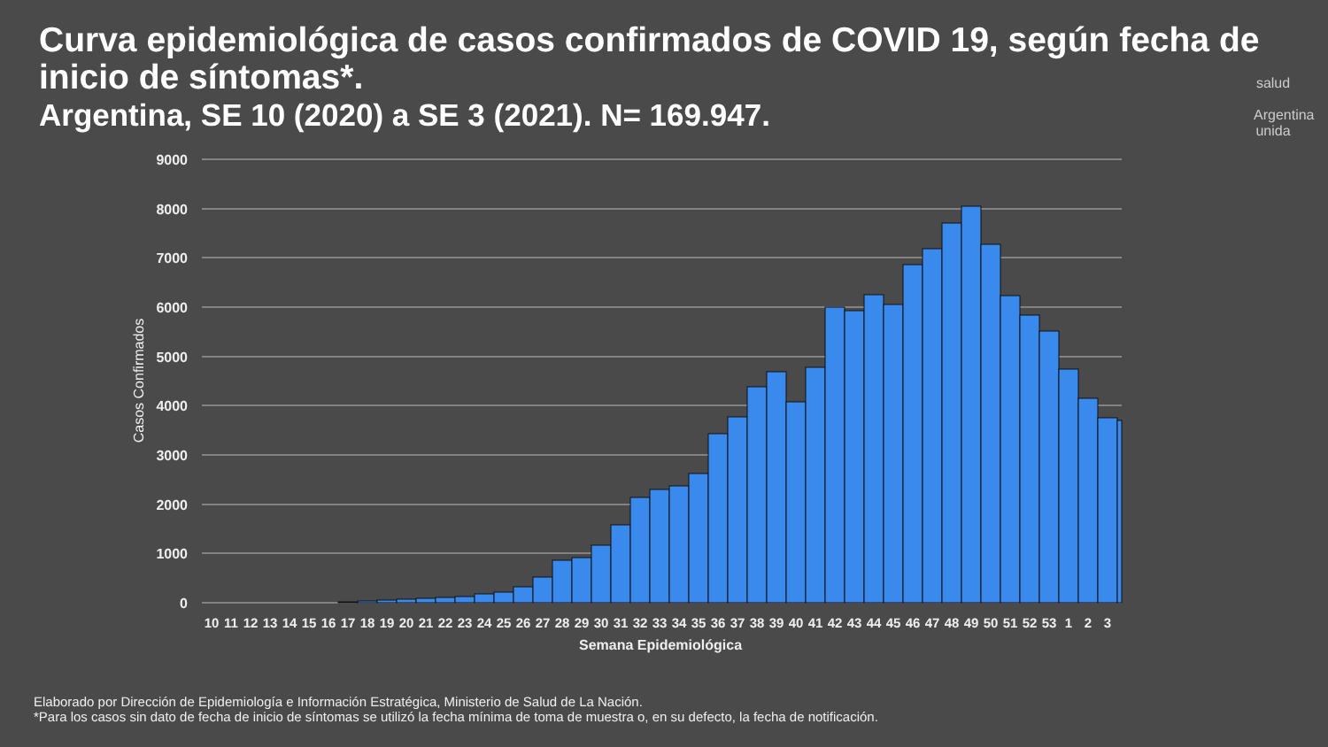Curva epidemiológica de casos confirmados de COVID 19, según fecha de inicio de síntomas*.
Argentina, SE 10 (2020) a SE 3 (2021). N= 169.947.
salud
Argentina unida
9000
8000
7000
6000
5000
4000
3000
2000
1000
0
Casos Confirmados
10
11
12
13
14
15
16
17
18
19
20
21
22
23
24
25
26
27
28
29
30
31
32
33
34
35
36
37
38
39
40
41
42
43
44
45
46
47
48
49
50
51
52
53
1
2
3
Semana Epidemiológica
Elaborado por Dirección de Epidemiología e Información Estratégica, Ministerio de Salud de La Nación.
*Para los casos sin dato de fecha de inicio de síntomas se utilizó la fecha mínima de toma de muestra o, en su defecto, la fecha de notificación.